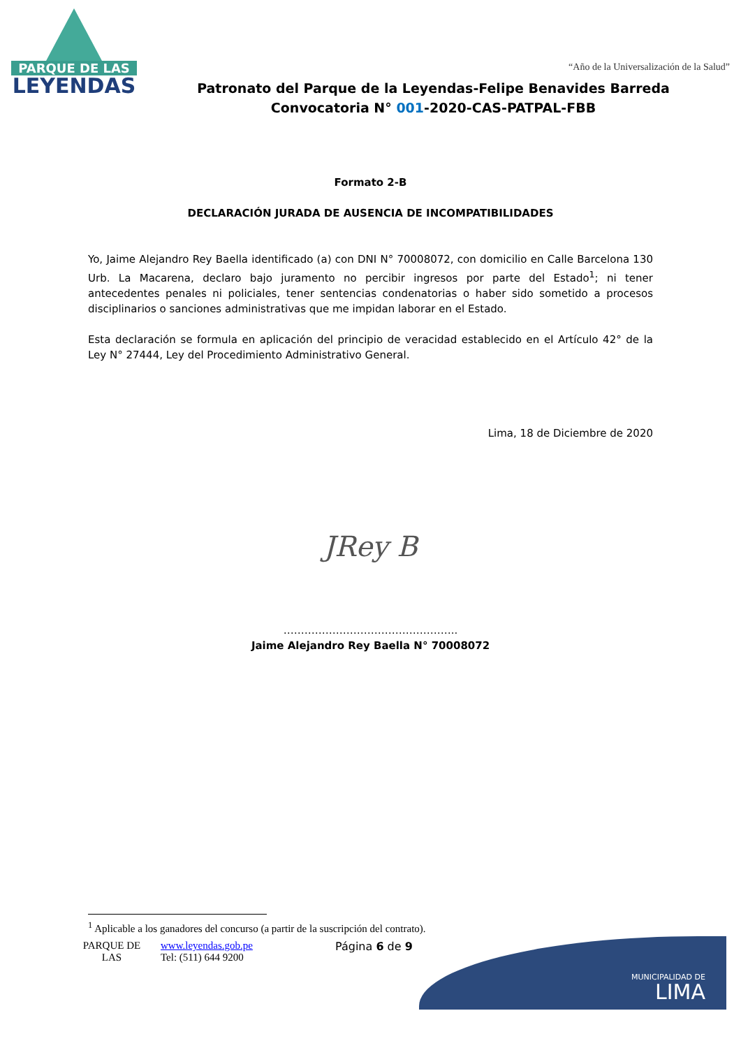PARQUE DE LAS
LEYENDAS
“Año de la Universalización de la Salud”
Patronato del Parque de la Leyendas-Felipe Benavides Barreda
Convocatoria N° 001-2020-CAS-PATPAL-FBB
Formato 2-B
DECLARACIÓN JURADA DE AUSENCIA DE INCOMPATIBILIDADES
Yo, Jaime Alejandro Rey Baella identificado (a) con DNI N° 70008072, con domicilio en Calle Barcelona 130 Urb. La Macarena, declaro bajo juramento no percibir ingresos por parte del Estado<sup>1</sup>; ni tener antecedentes penales ni policiales, tener sentencias condenatorias o haber sido sometido a procesos disciplinarios o sanciones administrativas que me impidan laborar en el Estado.
Esta declaración se formula en aplicación del principio de veracidad establecido en el Artículo 42° de la Ley N° 27444, Ley del Procedimiento Administrativo General.
Lima, 18 de Diciembre de 2020
JRey B
…………………………………………..
Jaime Alejandro Rey Baella N° 70008072
<sup>1</sup> Aplicable a los ganadores del concurso (a partir de la suscripción del contrato).
MUNICIPALIDAD DE
LIMA
PARQUE DE
LAS
www.leyendas.gob.pe
Tel: (511) 644 9200
Página 6 de 9